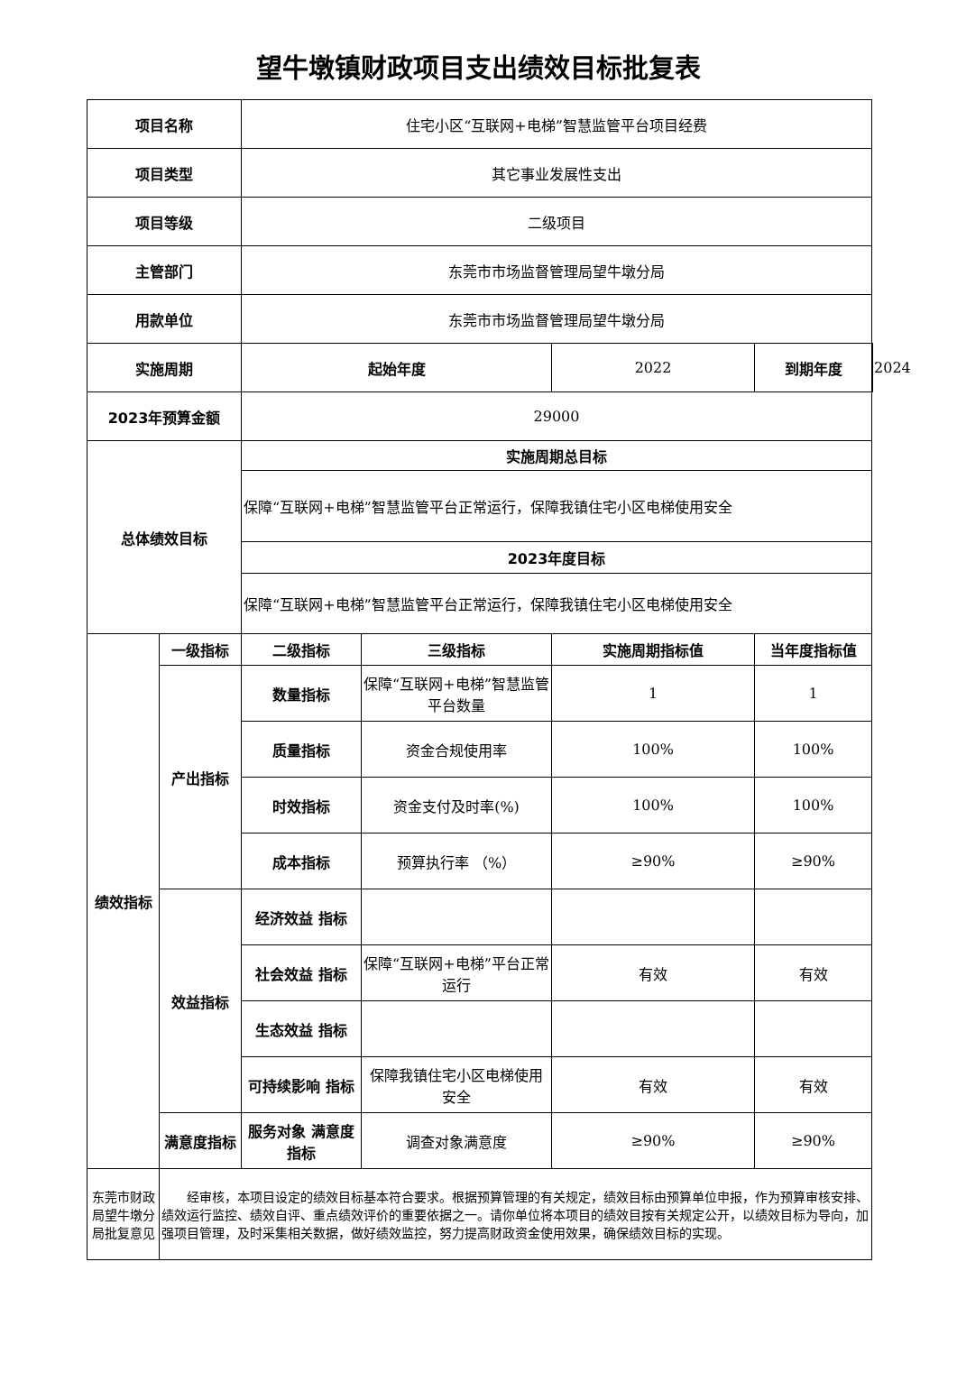望牛墩镇财政项目支出绩效目标批复表
| 项目名称 | | 住宅小区“互联网+电梯”智慧监管平台项目经费 | | | | |
| 项目类型 | | 其它事业发展性支出 | | | | |
| 项目等级 | | 二级项目 | | | | |
| 主管部门 | | 东莞市市场监督管理局望牛墩分局 | | | | |
| 用款单位 | | 东莞市市场监督管理局望牛墩分局 | | | | |
| 实施周期 | | 起始年度 | | 2022 | 到期年度 | 2024 |
| 2023年预算金额 | | 29000 | | | | |
| 总体绩效目标 | | 实施周期总目标 | | | | |
| | | 保障“互联网+电梯”智慧监管平台正常运行，保障我镇住宅小区电梯使用安全 | | | | |
| | | 2023年度目标 | | | | |
| | | 保障“互联网+电梯”智慧监管平台正常运行，保障我镇住宅小区电梯使用安全 | | | | |
| 绩效指标 | 一级指标 | 二级指标 | 三级指标 | 实施周期指标值 | 当年度指标值 | |
| | 产出指标 | 数量指标 | 保障“互联网+电梯”智慧监管平台数量 | 1 | 1 | |
| | | 质量指标 | 资金合规使用率 | 100% | 100% | |
| | | 时效指标 | 资金支付及时率(%) | 100% | 100% | |
| | | 成本指标 | 预算执行率 （%） | ≥90% | ≥90% | |
| | 效益指标 | 经济效益 指标 | | | | |
| | | 社会效益 指标 | 保障“互联网+电梯”平台正常运行 | 有效 | 有效 | |
| | | 生态效益 指标 | | | | |
| | | 可持续影响 指标 | 保障我镇住宅小区电梯使用安全 | 有效 | 有效 | |
| | 满意度指标 | 服务对象 满意度指标 | 调查对象满意度 | ≥90% | ≥90% | |
| 东莞市财政局望牛墩分局批复意见 | 经审核，本项目设定的绩效目标基本符合要求。根据预算管理的有关规定，绩效目标由预算单位申报，作为预算审核安排、绩效运行监控、绩效自评、重点绩效评价的重要依据之一。请你单位将本项目的绩效目按有关规定公开，以绩效目标为导向，加强项目管理，及时采集相关数据，做好绩效监控，努力提高财政资金使用效果，确保绩效目标的实现。 | | | | | |